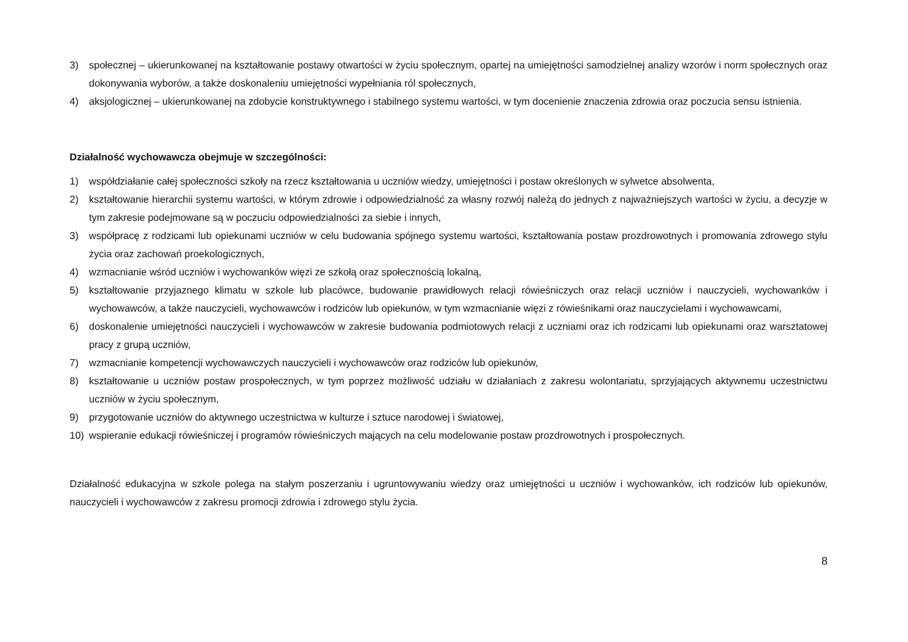3) społecznej – ukierunkowanej na kształtowanie postawy otwartości w życiu społecznym, opartej na umiejętności samodzielnej analizy wzorów i norm społecznych oraz dokonywania wyborów, a także doskonaleniu umiejętności wypełniania ról społecznych,
4) aksjologicznej – ukierunkowanej na zdobycie konstruktywnego i stabilnego systemu wartości, w tym docenienie znaczenia zdrowia oraz poczucia sensu istnienia.
Działalność wychowawcza obejmuje w szczególności:
1) współdziałanie całej społeczności szkoły na rzecz kształtowania u uczniów wiedzy, umiejętności i postaw określonych w sylwetce absolwenta,
2) kształtowanie hierarchii systemu wartości, w którym zdrowie i odpowiedzialność za własny rozwój należą do jednych z najważniejszych wartości w życiu, a decyzje w tym zakresie podejmowane są w poczuciu odpowiedzialności za siebie i innych,
3) współpracę z rodzicami lub opiekunami uczniów w celu budowania spójnego systemu wartości, kształtowania postaw prozdrowotnych i promowania zdrowego stylu życia oraz zachowań proekologicznych,
4) wzmacnianie wśród uczniów i wychowanków więzi ze szkołą oraz społecznością lokalną,
5) kształtowanie przyjaznego klimatu w szkole lub placówce, budowanie prawidłowych relacji rówieśniczych oraz relacji uczniów i nauczycieli, wychowanków i wychowawców, a także nauczycieli, wychowawców i rodziców lub opiekunów, w tym wzmacnianie więzi z rówieśnikami oraz nauczycielami i wychowawcami,
6) doskonalenie umiejętności nauczycieli i wychowawców w zakresie budowania podmiotowych relacji z uczniami oraz ich rodzicami lub opiekunami oraz warsztatowej pracy z grupą uczniów,
7) wzmacnianie kompetencji wychowawczych nauczycieli i wychowawców oraz rodziców lub opiekunów,
8) kształtowanie u uczniów postaw prospołecznych, w tym poprzez możliwość udziału w działaniach z zakresu wolontariatu, sprzyjających aktywnemu uczestnictwu uczniów w życiu społecznym,
9) przygotowanie uczniów do aktywnego uczestnictwa w kulturze i sztuce narodowej i światowej,
10) wspieranie edukacji rówieśniczej i programów rówieśniczych mających na celu modelowanie postaw prozdrowotnych i prospołecznych.
Działalność edukacyjna w szkole polega na stałym poszerzaniu i ugruntowywaniu wiedzy oraz umiejętności u uczniów i wychowanków, ich rodziców lub opiekunów, nauczycieli i wychowawców z zakresu promocji zdrowia i zdrowego stylu życia.
8